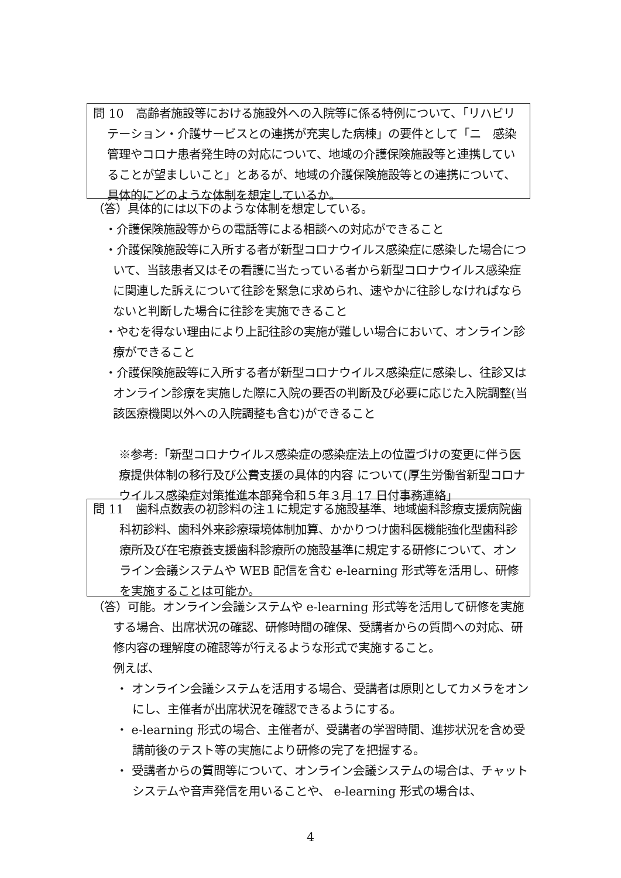問 10　高齢者施設等における施設外への入院等に係る特例について、「リハビリテーション・介護サービスとの連携が充実した病棟」の要件として「ニ　感染管理やコロナ患者発生時の対応について、地域の介護保険施設等と連携していることが望ましいこと」とあるが、地域の介護保険施設等との連携について、具体的にどのような体制を想定しているか。
（答）具体的には以下のような体制を想定している。
・介護保険施設等からの電話等による相談への対応ができること
・介護保険施設等に入所する者が新型コロナウイルス感染症に感染した場合について、当該患者又はその看護に当たっている者から新型コロナウイルス感染症に関連した訴えについて往診を緊急に求められ、速やかに往診しなければならないと判断した場合に往診を実施できること
・やむを得ない理由により上記往診の実施が難しい場合において、オンライン診療ができること
・介護保険施設等に入所する者が新型コロナウイルス感染症に感染し、往診又はオンライン診療を実施した際に入院の要否の判断及び必要に応じた入院調整(当該医療機関以外への入院調整も含む)ができること
※参考:「新型コロナウイルス感染症の感染症法上の位置づけの変更に伴う医療提供体制の移行及び公費支援の具体的内容 について(厚生労働省新型コロナウイルス感染症対策推進本部発令和５年３月 17 日付事務連絡」
問 11　歯科点数表の初診料の注１に規定する施設基準、地域歯科診療支援病院歯科初診料、歯科外来診療環境体制加算、かかりつけ歯科医機能強化型歯科診療所及び在宅療養支援歯科診療所の施設基準に規定する研修について、オンライン会議システムや WEB 配信を含む e-learning 形式等を活用し、研修を実施することは可能か。
（答）可能。オンライン会議システムや e-learning 形式等を活用して研修を実施する場合、出席状況の確認、研修時間の確保、受講者からの質問への対応、研修内容の理解度の確認等が行えるような形式で実施すること。
例えば、
・ オンライン会議システムを活用する場合、受講者は原則としてカメラをオンにし、主催者が出席状況を確認できるようにする。
・ e-learning 形式の場合、主催者が、受講者の学習時間、進捗状況を含め受講前後のテスト等の実施により研修の完了を把握する。
・ 受講者からの質問等について、オンライン会議システムの場合は、チャットシステムや音声発信を用いることや、 e-learning 形式の場合は、
4